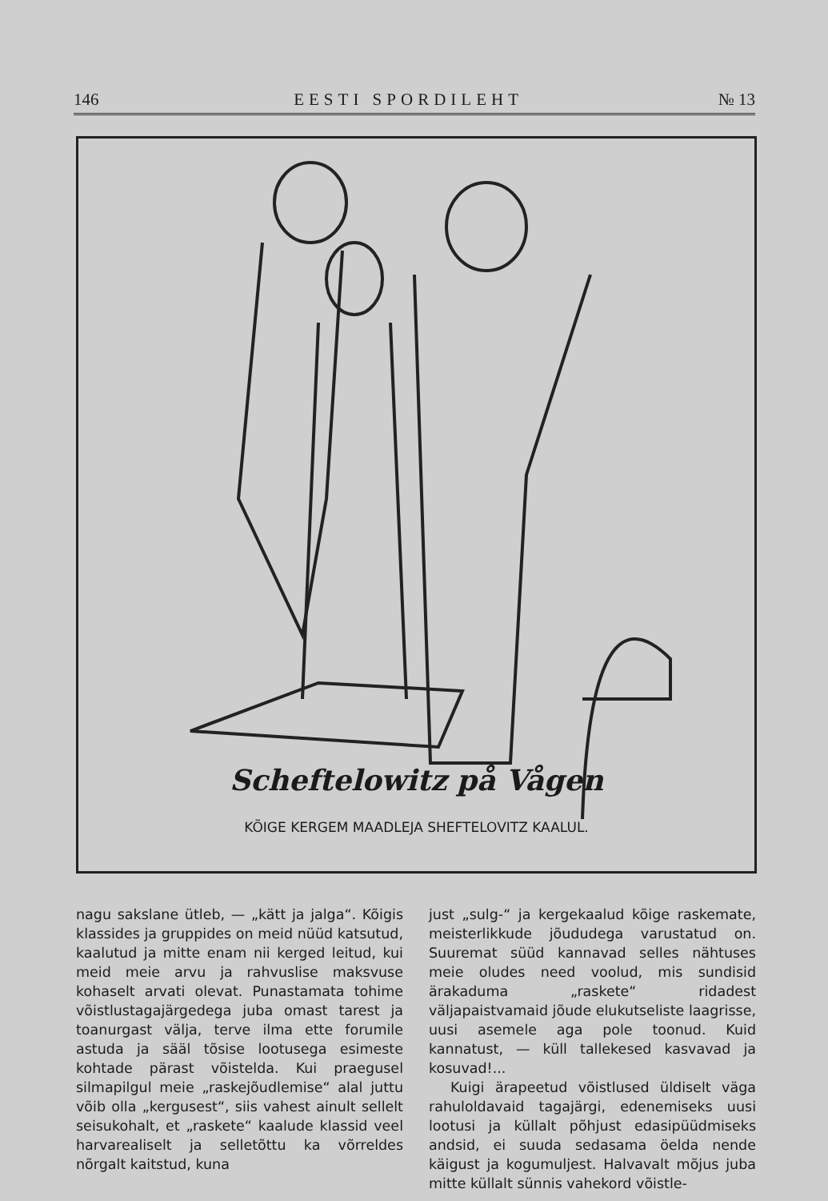146 EESTI SPORDILEHT № 13
Scheftelowitz på Vågen
KÕIGE KERGEM MAADLEJA SHEFTELOVITZ KAALUL.
nagu sakslane ütleb, — „kätt ja jalga“. Kõigis klassides ja gruppides on meid nüüd katsutud, kaalutud ja mitte enam nii kerged leitud, kui meid meie arvu ja rahvuslise maksvuse kohaselt arvati olevat. Punastamata tohime võistlustagajärgedega juba omast tarest ja toanurgast välja, terve ilma ette forumile astuda ja sääl tõsise lootusega esimeste kohtade pärast võistelda. Kui praegusel silmapilgul meie „raskejõudlemise“ alal juttu võib olla „kergusest“, siis vahest ainult sellelt seisukohalt, et „raskete“ kaalude klassid veel harvarealiselt ja selletõttu ka võrreldes nõrgalt kaitstud, kuna
just „sulg-“ ja kergekaalud kõige raskemate, meisterlikkude jõududega varustatud on. Suuremat süüd kannavad selles nähtuses meie oludes need voolud, mis sundisid ärakaduma „raskete“ ridadest väljapaistvamaid jõude elukutseliste laagrisse, uusi asemele aga pole toonud. Kuid kannatust, — küll tallekesed kasvavad ja kosuvad!...
Kuigi ärapeetud võistlused üldiselt väga rahuloldavaid tagajärgi, edenemiseks uusi lootusi ja küllalt põhjust edasipüüdmiseks andsid, ei suuda sedasama öelda nende käigust ja kogumuljest. Halvavalt mõjus juba mitte küllalt sünnis vahekord võistle-